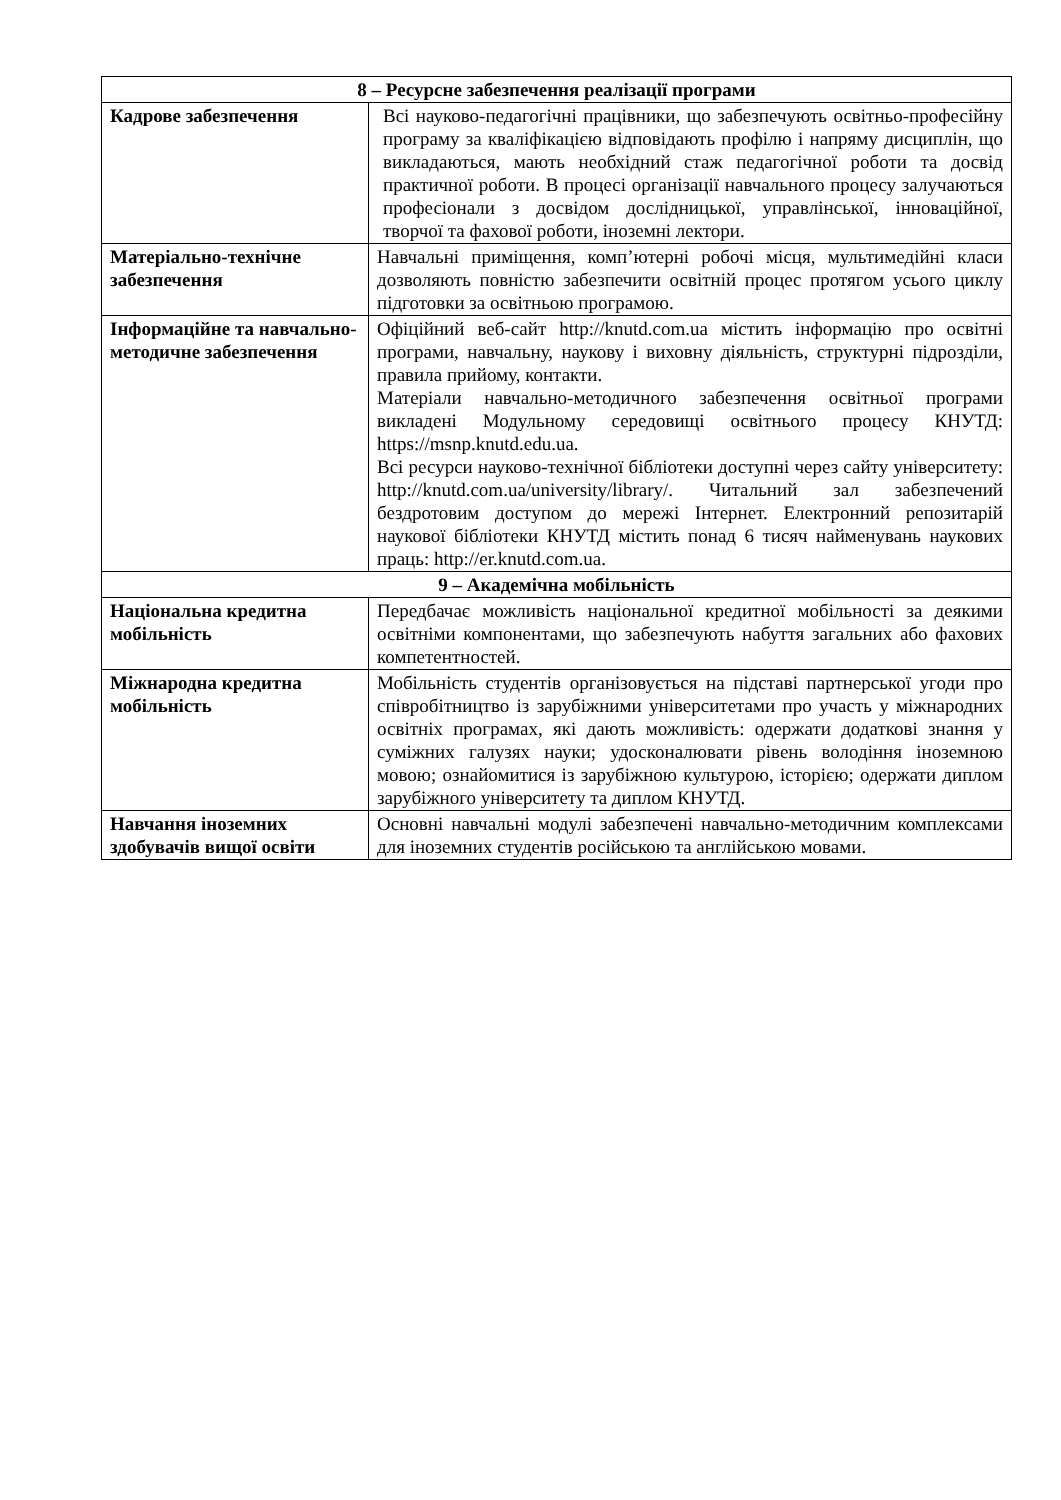| 8 – Ресурсне забезпечення реалізації програми | |
| --- | --- |
| Кадрове забезпечення | Всі науково-педагогічні працівники, що забезпечують освітньо-професійну програму за кваліфікацією відповідають профілю і напряму дисциплін, що викладаються, мають необхідний стаж педагогічної роботи та досвід практичної роботи. В процесі організації навчального процесу залучаються професіонали з досвідом дослідницької, управлінської, інноваційної, творчої та фахової роботи, іноземні лектори. |
| Матеріально-технічне забезпечення | Навчальні приміщення, комп’ютерні робочі місця, мультимедійні класи дозволяють повністю забезпечити освітній процес протягом усього циклу підготовки за освітньою програмою. |
| Інформаційне та навчально-методичне забезпечення | Офіційний веб-сайт http://knutd.com.ua містить інформацію про освітні програми, навчальну, наукову і виховну діяльність, структурні підрозділи, правила прийому, контакти. Матеріали навчально-методичного забезпечення освітньої програми викладені Модульному середовищі освітнього процесу КНУТД: https://msnp.knutd.edu.ua. Всі ресурси науково-технічної бібліотеки доступні через сайту університету: http://knutd.com.ua/university/library/. Читальний зал забезпечений бездротовим доступом до мережі Інтернет. Електронний репозитарій наукової бібліотеки КНУТД містить понад 6 тисяч найменувань наукових праць: http://er.knutd.com.ua. |
| 9 – Академічна мобільність | |
| Національна кредитна мобільність | Передбачає можливість національної кредитної мобільності за деякими освітніми компонентами, що забезпечують набуття загальних або фахових компетентностей. |
| Міжнародна кредитна мобільність | Мобільність студентів організовується на підставі партнерської угоди про співробітництво із зарубіжними університетами про участь у міжнародних освітніх програмах, які дають можливість: одержати додаткові знання у суміжних галузях науки; удосконалювати рівень володіння іноземною мовою; ознайомитися із зарубіжною культурою, історією; одержати диплом зарубіжного університету та диплом КНУТД. |
| Навчання іноземних здобувачів вищої освіти | Основні навчальні модулі забезпечені навчально-методичним комплексами для іноземних студентів російською та англійською мовами. |